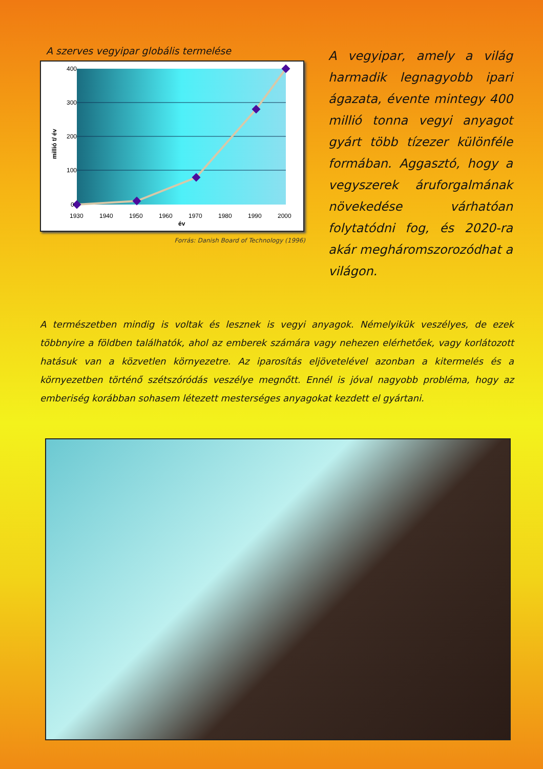A szerves vegyipar globális termelése
400
300
200
100
0
1930
1940
1950
1960
1970
1980
1990
2000
év
millió t/ év
Forrás: Danish Board of Technology (1996)
A vegyipar, amely a világ harmadik legnagyobb ipari ágazata, évente mintegy 400 millió tonna vegyi anyagot gyárt több tízezer különféle formában. Aggasztó, hogy a vegyszerek áruforgalmának növekedése várhatóan folytatódni fog, és 2020-ra akár megháromszorozódhat a világon.
A természetben mindig is voltak és lesznek is vegyi anyagok. Némelyikük veszélyes, de ezek többnyire a földben találhatók, ahol az emberek számára vagy nehezen elérhetőek, vagy korlátozott hatásuk van a közvetlen környezetre. Az iparosítás eljövetelével azonban a kitermelés és a környezetben történő szétszóródás veszélye megnőtt. Ennél is jóval nagyobb probléma, hogy az emberiség korábban sohasem létezett mesterséges anyagokat kezdett el gyártani.